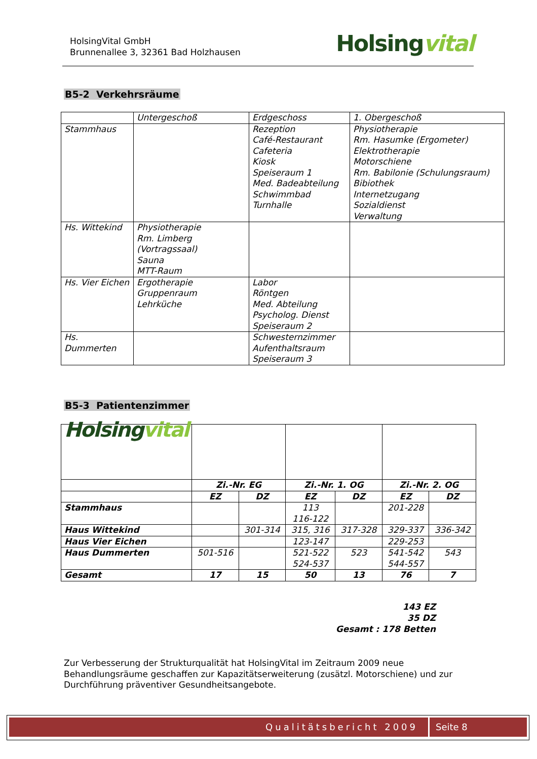HolsingVital GmbH
Brunnenallee 3, 32361 Bad Holzhausen
Holsingvital
B5-2 Verkehrsräume
| | Untergeschoß | Erdgeschoss | 1. Obergeschoß |
| Stammhaus | | Rezeption Café-Restaurant Cafeteria Kiosk Speiseraum 1 Med. Badeabteilung Schwimmbad Turnhalle | Physiotherapie Rm. Hasumke (Ergometer) Elektrotherapie Motorschiene Rm. Babilonie (Schulungsraum) Bibiothek Internetzugang Sozialdienst Verwaltung |
| Hs. Wittekind | Physiotherapie Rm. Limberg (Vortragssaal) Sauna MTT-Raum | | |
| Hs. Vier Eichen | Ergotherapie Gruppenraum Lehrküche | Labor Röntgen Med. Abteilung Psycholog. Dienst Speiseraum 2 | |
| Hs. Dummerten | | Schwesternzimmer Aufenthaltsraum Speiseraum 3 | |
B5-3 Patientenzimmer
| Holsing vital | | | | | | |
| | Zi.-Nr. EG | | Zi.-Nr. 1. OG | | Zi.-Nr. 2. OG | |
| | EZ | DZ | EZ | DZ | EZ | DZ |
| Stammhaus | | | 113 116-122 | | 201-228 | |
| Haus Wittekind | | 301-314 | 315, 316 | 317-328 | 329-337 | 336-342 |
| Haus Vier Eichen | | | 123-147 | | 229-253 | |
| Haus Dummerten | 501-516 | | 521-522 524-537 | 523 | 541-542 544-557 | 543 |
| Gesamt | 17 | 15 | 50 | 13 | 76 | 7 |
143 EZ
35 DZ
Gesamt : 178 Betten
Zur Verbesserung der Strukturqualität hat HolsingVital im Zeitraum 2009 neue Behandlungsräume geschaffen zur Kapazitätserweiterung (zusätzl. Motorschiene) und zur Durchführung präventiver Gesundheitsangebote.
Qualitätsbericht 2009 Seite 8